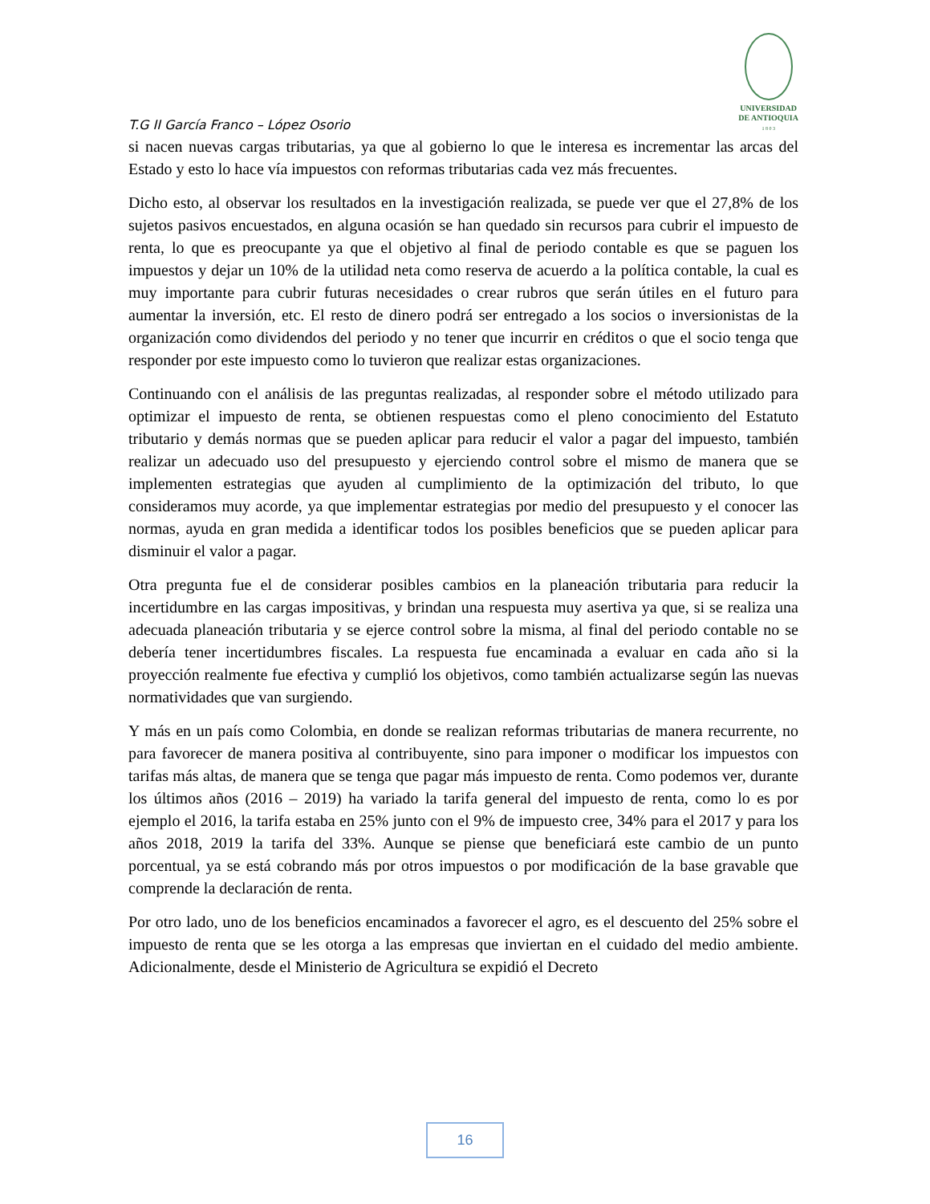T.G II García Franco – López Osorio
UNIVERSIDAD
DE ANTIOQUIA
1 8 0 3
si nacen nuevas cargas tributarias, ya que al gobierno lo que le interesa es incrementar las arcas del Estado y esto lo hace vía impuestos con reformas tributarias cada vez más frecuentes.
Dicho esto, al observar los resultados en la investigación realizada, se puede ver que el 27,8% de los sujetos pasivos encuestados, en alguna ocasión se han quedado sin recursos para cubrir el impuesto de renta, lo que es preocupante ya que el objetivo al final de periodo contable es que se paguen los impuestos y dejar un 10% de la utilidad neta como reserva de acuerdo a la política contable, la cual es muy importante para cubrir futuras necesidades o crear rubros que serán útiles en el futuro para aumentar la inversión, etc. El resto de dinero podrá ser entregado a los socios o inversionistas de la organización como dividendos del periodo y no tener que incurrir en créditos o que el socio tenga que responder por este impuesto como lo tuvieron que realizar estas organizaciones.
Continuando con el análisis de las preguntas realizadas, al responder sobre el método utilizado para optimizar el impuesto de renta, se obtienen respuestas como el pleno conocimiento del Estatuto tributario y demás normas que se pueden aplicar para reducir el valor a pagar del impuesto, también realizar un adecuado uso del presupuesto y ejerciendo control sobre el mismo de manera que se implementen estrategias que ayuden al cumplimiento de la optimización del tributo, lo que consideramos muy acorde, ya que implementar estrategias por medio del presupuesto y el conocer las normas, ayuda en gran medida a identificar todos los posibles beneficios que se pueden aplicar para disminuir el valor a pagar.
Otra pregunta fue el de considerar posibles cambios en la planeación tributaria para reducir la incertidumbre en las cargas impositivas, y brindan una respuesta muy asertiva ya que, si se realiza una adecuada planeación tributaria y se ejerce control sobre la misma, al final del periodo contable no se debería tener incertidumbres fiscales. La respuesta fue encaminada a evaluar en cada año si la proyección realmente fue efectiva y cumplió los objetivos, como también actualizarse según las nuevas normatividades que van surgiendo.
Y más en un país como Colombia, en donde se realizan reformas tributarias de manera recurrente, no para favorecer de manera positiva al contribuyente, sino para imponer o modificar los impuestos con tarifas más altas, de manera que se tenga que pagar más impuesto de renta. Como podemos ver, durante los últimos años (2016 – 2019) ha variado la tarifa general del impuesto de renta, como lo es por ejemplo el 2016, la tarifa estaba en 25% junto con el 9% de impuesto cree, 34% para el 2017 y para los años 2018, 2019 la tarifa del 33%. Aunque se piense que beneficiará este cambio de un punto porcentual, ya se está cobrando más por otros impuestos o por modificación de la base gravable que comprende la declaración de renta.
Por otro lado, uno de los beneficios encaminados a favorecer el agro, es el descuento del 25% sobre el impuesto de renta que se les otorga a las empresas que inviertan en el cuidado del medio ambiente. Adicionalmente, desde el Ministerio de Agricultura se expidió el Decreto
16